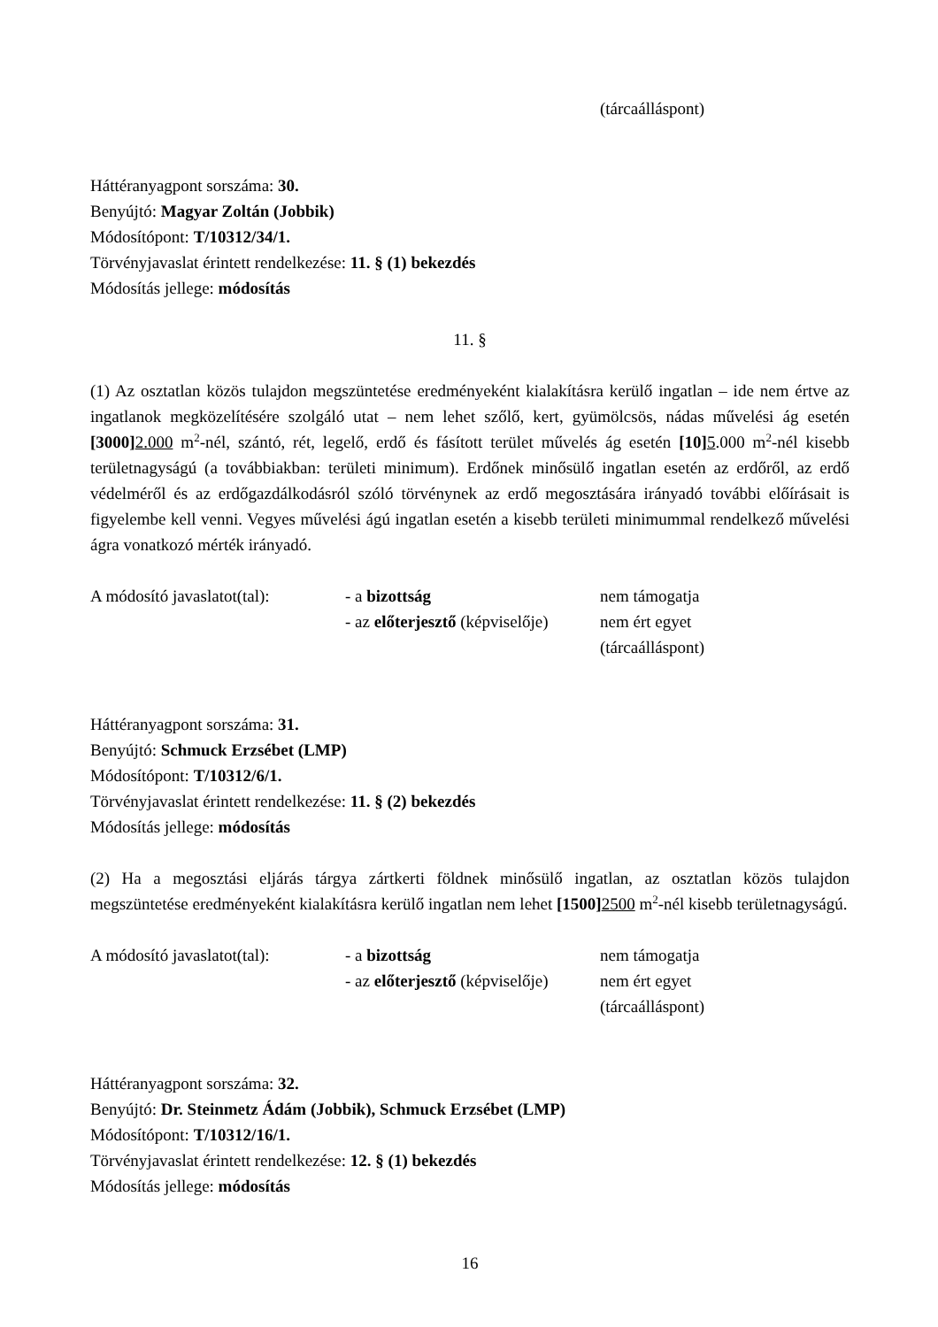(tárcaálláspont)
Háttéranyagpont sorszáma: 30.
Benyújtó: Magyar Zoltán (Jobbik)
Módosítópont: T/10312/34/1.
Törvényjavaslat érintett rendelkezése: 11. § (1) bekezdés
Módosítás jellege: módosítás
11. §
(1) Az osztatlan közös tulajdon megszüntetése eredményeként kialakításra kerülő ingatlan – ide nem értve az ingatlanok megközelítésére szolgáló utat – nem lehet szőlő, kert, gyümölcsös, nádas művelési ág esetén [3000] 2.000 m<sup>2</sup>-nél, szántó, rét, legelő, erdő és fásított terület művelés ág esetén [10] 5.000 m<sup>2</sup>-nél kisebb területnagyságú (a továbbiakban: területi minimum). Erdőnek minősülő ingatlan esetén az erdőről, az erdő védelméről és az erdőgazdálkodásról szóló törvénynek az erdő megosztására irányadó további előírásait is figyelembe kell venni. Vegyes művelési ágú ingatlan esetén a kisebb területi minimummal rendelkező művelési ágra vonatkozó mérték irányadó.
A módosító javaslatot(tal):
- a bizottság
nem támogatja
- az előterjesztő (képviselője)
nem ért egyet
(tárcaálláspont)
Háttéranyagpont sorszáma: 31.
Benyújtó: Schmuck Erzsébet (LMP)
Módosítópont: T/10312/6/1.
Törvényjavaslat érintett rendelkezése: 11. § (2) bekezdés
Módosítás jellege: módosítás
(2) Ha a megosztási eljárás tárgya zártkerti földnek minősülő ingatlan, az osztatlan közös tulajdon megszüntetése eredményeként kialakításra kerülő ingatlan nem lehet [1500] 2500 m<sup>2</sup>-nél kisebb területnagyságú.
A módosító javaslatot(tal):
- a bizottság
nem támogatja
- az előterjesztő (képviselője)
nem ért egyet
(tárcaálláspont)
Háttéranyagpont sorszáma: 32.
Benyújtó: Dr. Steinmetz Ádám (Jobbik), Schmuck Erzsébet (LMP)
Módosítópont: T/10312/16/1.
Törvényjavaslat érintett rendelkezése: 12. § (1) bekezdés
Módosítás jellege: módosítás
16